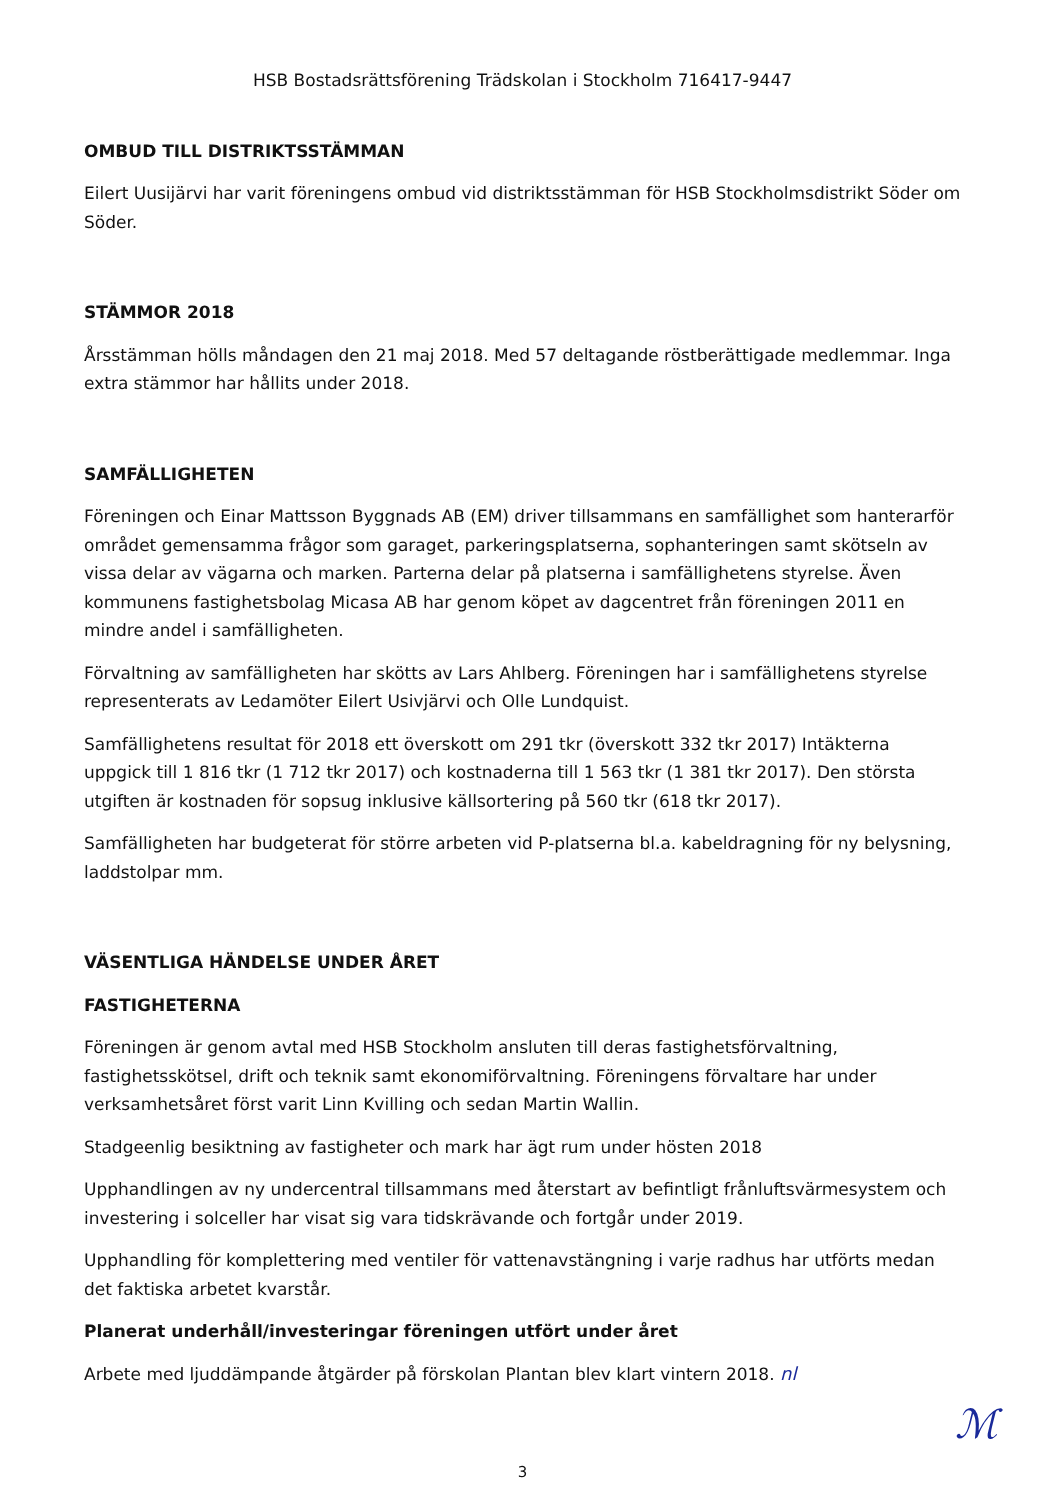HSB Bostadsrättsförening Trädskolan i Stockholm 716417-9447
OMBUD TILL DISTRIKTSSTÄMMAN
Eilert Uusijärvi har varit föreningens ombud vid distriktsstämman för HSB Stockholmsdistrikt Söder om Söder.
STÄMMOR 2018
Årsstämman hölls måndagen den 21 maj 2018. Med 57 deltagande röstberättigade medlemmar. Inga extra stämmor har hållits under 2018.
SAMFÄLLIGHETEN
Föreningen och Einar Mattsson Byggnads AB (EM) driver tillsammans en samfällighet som hanterarför området gemensamma frågor som garaget, parkeringsplatserna, sophanteringen samt skötseln av vissa delar av vägarna och marken. Parterna delar på platserna i samfällighetens styrelse. Även kommunens fastighetsbolag Micasa AB har genom köpet av dagcentret från föreningen 2011 en mindre andel i samfälligheten.
Förvaltning av samfälligheten har skötts av Lars Ahlberg. Föreningen har i samfällighetens styrelse representerats av Ledamöter Eilert Usivjärvi och Olle Lundquist.
Samfällighetens resultat för 2018 ett överskott om 291 tkr (överskott 332 tkr 2017) Intäkterna uppgick till 1 816 tkr (1 712 tkr 2017) och kostnaderna till 1 563 tkr (1 381 tkr 2017). Den största utgiften är kostnaden för sopsug inklusive källsortering på 560 tkr (618 tkr 2017).
Samfälligheten har budgeterat för större arbeten vid P-platserna bl.a. kabeldragning för ny belysning, laddstolpar mm.
VÄSENTLIGA HÄNDELSE UNDER ÅRET
FASTIGHETERNA
Föreningen är genom avtal med HSB Stockholm ansluten till deras fastighetsförvaltning, fastighetsskötsel, drift och teknik samt ekonomiförvaltning. Föreningens förvaltare har under verksamhetsåret först varit Linn Kvilling och sedan Martin Wallin.
Stadgeenlig besiktning av fastigheter och mark har ägt rum under hösten 2018
Upphandlingen av ny undercentral tillsammans med återstart av befintligt frånluftsvärmesystem och investering i solceller har visat sig vara tidskrävande och fortgår under 2019.
Upphandling för komplettering med ventiler för vattenavstängning i varje radhus har utförts medan det faktiska arbetet kvarstår.
Planerat underhåll/investeringar föreningen utfört under året
Arbete med ljuddämpande åtgärder på förskolan Plantan blev klart vintern 2018. nl
3
ℳ